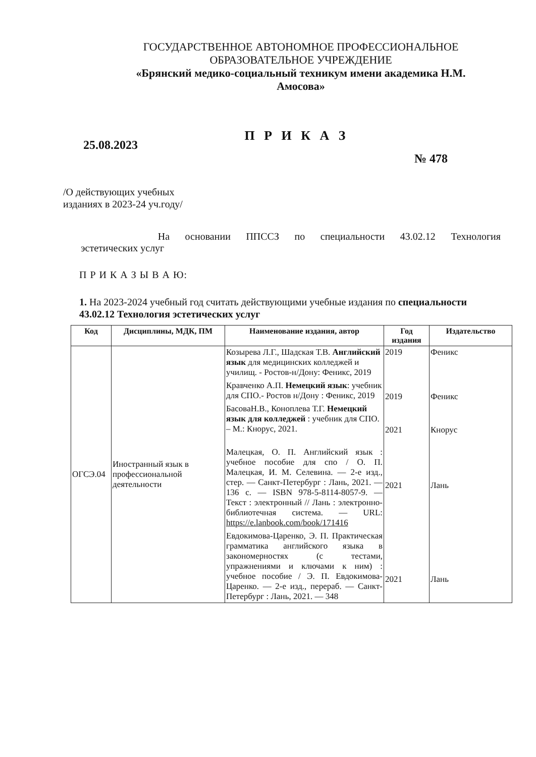ГОСУДАРСТВЕННОЕ АВТОНОМНОЕ ПРОФЕССИОНАЛЬНОЕ ОБРАЗОВАТЕЛЬНОЕ УЧРЕЖДЕНИЕ
«Брянский медико-социальный техникум имени академика Н.М. Амосова»
25.08.2023 П Р И К А З
№ 478
/О действующих учебных
изданиях в 2023-24 уч.году/
На основании ППССЗ по специальности 43.02.12 Технология
эстетических услуг
П Р И К А З Ы В А Ю:
1. На 2023-2024 учебный год считать действующими учебные издания по специальности 43.02.12 Технология эстетических услуг
| Код | Дисциплины, МДК, ПМ | Наименование издания, автор | Год издания | Издательство |
| --- | --- | --- | --- | --- |
| ОГСЭ.04 | Иностранный язык в профессиональной деятельности | Козырева Л.Г., Шадская Т.В. Английский язык для медицинских колледжей и училищ. - Ростов-н/Дону: Феникс, 2019 Кравченко А.П. Немецкий язык : учебник для СПО.- Ростов н/Дону : Феникс, 2019 БасоваН.В., Коноплева Т.Г. Немецкий язык для колледжей : учебник для СПО. – М.: Кнорус, 2021. Малецкая, О. П. Английский язык : учебное пособие для спо / О. П. Малецкая, И. М. Селевина. — 2-е изд., стер. — Санкт-Петербург : Лань, 2021. — 136 с. — ISBN 978-5-8114-8057-9. — Текст : электронный // Лань : электронно-библиотечная система. — URL: https://e.lanbook.com/book/171416 Евдокимова-Царенко, Э. П. Практическая грамматика английского языка в закономерностях (с тестами, упражнениями и ключами к ним) : учебное пособие / Э. П. Евдокимова-Царенко. — 2-е изд., перераб. — Санкт-Петербург : Лань, 2021. — 348 | 2019 2019 2021 2021 2021 | Феникс Феникс Кнорус Лань Лань |